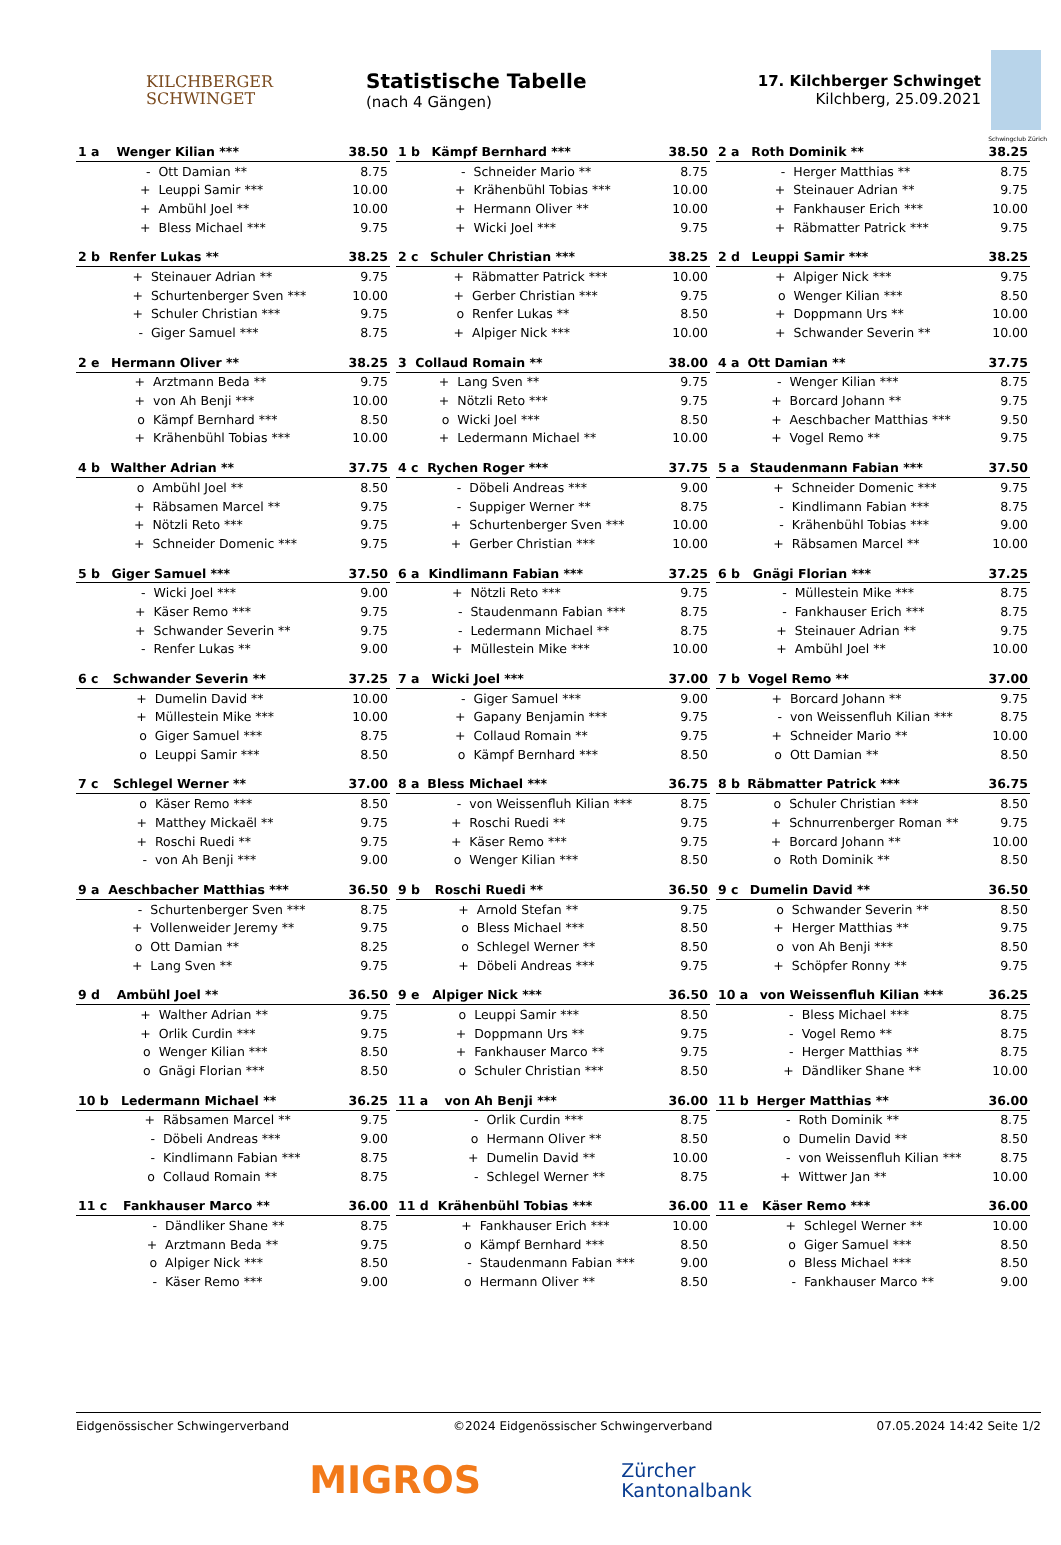KILCHBERGER
SCHWINGET
Statistische Tabelle
(nach 4 Gängen)
17. Kilchberger Schwinget
Kilchberg, 25.09.2021
Schwingclub Zürich
| 1 a | Wenger Kilian *** | | 38.50 |
| --- | --- | --- | --- |
| | - | Ott Damian ** | 8.75 |
| | + | Leuppi Samir *** | 10.00 |
| | + | Ambühl Joel ** | 10.00 |
| | + | Bless Michael *** | 9.75 |
| 2 b | Renfer Lukas ** | | 38.25 |
| --- | --- | --- | --- |
| | + | Steinauer Adrian ** | 9.75 |
| | + | Schurtenberger Sven *** | 10.00 |
| | + | Schuler Christian *** | 9.75 |
| | - | Giger Samuel *** | 8.75 |
| 2 e | Hermann Oliver ** | | 38.25 |
| --- | --- | --- | --- |
| | + | Arztmann Beda ** | 9.75 |
| | + | von Ah Benji *** | 10.00 |
| | o | Kämpf Bernhard *** | 8.50 |
| | + | Krähenbühl Tobias *** | 10.00 |
| 4 b | Walther Adrian ** | | 37.75 |
| --- | --- | --- | --- |
| | o | Ambühl Joel ** | 8.50 |
| | + | Räbsamen Marcel ** | 9.75 |
| | + | Nötzli Reto *** | 9.75 |
| | + | Schneider Domenic *** | 9.75 |
| 5 b | Giger Samuel *** | | 37.50 |
| --- | --- | --- | --- |
| | - | Wicki Joel *** | 9.00 |
| | + | Käser Remo *** | 9.75 |
| | + | Schwander Severin ** | 9.75 |
| | - | Renfer Lukas ** | 9.00 |
| 6 c | Schwander Severin ** | | 37.25 |
| --- | --- | --- | --- |
| | + | Dumelin David ** | 10.00 |
| | + | Müllestein Mike *** | 10.00 |
| | o | Giger Samuel *** | 8.75 |
| | o | Leuppi Samir *** | 8.50 |
| 7 c | Schlegel Werner ** | | 37.00 |
| --- | --- | --- | --- |
| | o | Käser Remo *** | 8.50 |
| | + | Matthey Mickaël ** | 9.75 |
| | + | Roschi Ruedi ** | 9.75 |
| | - | von Ah Benji *** | 9.00 |
| 9 a | Aeschbacher Matthias *** | | 36.50 |
| --- | --- | --- | --- |
| | - | Schurtenberger Sven *** | 8.75 |
| | + | Vollenweider Jeremy ** | 9.75 |
| | o | Ott Damian ** | 8.25 |
| | + | Lang Sven ** | 9.75 |
| 9 d | Ambühl Joel ** | | 36.50 |
| --- | --- | --- | --- |
| | + | Walther Adrian ** | 9.75 |
| | + | Orlik Curdin *** | 9.75 |
| | o | Wenger Kilian *** | 8.50 |
| | o | Gnägi Florian *** | 8.50 |
| 10 b | Ledermann Michael ** | | 36.25 |
| --- | --- | --- | --- |
| | + | Räbsamen Marcel ** | 9.75 |
| | - | Döbeli Andreas *** | 9.00 |
| | - | Kindlimann Fabian *** | 8.75 |
| | o | Collaud Romain ** | 8.75 |
| 11 c | Fankhauser Marco ** | | 36.00 |
| --- | --- | --- | --- |
| | - | Dändliker Shane ** | 8.75 |
| | + | Arztmann Beda ** | 9.75 |
| | o | Alpiger Nick *** | 8.50 |
| | - | Käser Remo *** | 9.00 |
| 1 b | Kämpf Bernhard *** | | 38.50 |
| --- | --- | --- | --- |
| | - | Schneider Mario ** | 8.75 |
| | + | Krähenbühl Tobias *** | 10.00 |
| | + | Hermann Oliver ** | 10.00 |
| | + | Wicki Joel *** | 9.75 |
| 2 c | Schuler Christian *** | | 38.25 |
| --- | --- | --- | --- |
| | + | Räbmatter Patrick *** | 10.00 |
| | + | Gerber Christian *** | 9.75 |
| | o | Renfer Lukas ** | 8.50 |
| | + | Alpiger Nick *** | 10.00 |
| 3 | Collaud Romain ** | | 38.00 |
| --- | --- | --- | --- |
| | + | Lang Sven ** | 9.75 |
| | + | Nötzli Reto *** | 9.75 |
| | o | Wicki Joel *** | 8.50 |
| | + | Ledermann Michael ** | 10.00 |
| 4 c | Rychen Roger *** | | 37.75 |
| --- | --- | --- | --- |
| | - | Döbeli Andreas *** | 9.00 |
| | - | Suppiger Werner ** | 8.75 |
| | + | Schurtenberger Sven *** | 10.00 |
| | + | Gerber Christian *** | 10.00 |
| 6 a | Kindlimann Fabian *** | | 37.25 |
| --- | --- | --- | --- |
| | + | Nötzli Reto *** | 9.75 |
| | - | Staudenmann Fabian *** | 8.75 |
| | - | Ledermann Michael ** | 8.75 |
| | + | Müllestein Mike *** | 10.00 |
| 7 a | Wicki Joel *** | | 37.00 |
| --- | --- | --- | --- |
| | - | Giger Samuel *** | 9.00 |
| | + | Gapany Benjamin *** | 9.75 |
| | + | Collaud Romain ** | 9.75 |
| | o | Kämpf Bernhard *** | 8.50 |
| 8 a | Bless Michael *** | | 36.75 |
| --- | --- | --- | --- |
| | - | von Weissenfluh Kilian *** | 8.75 |
| | + | Roschi Ruedi ** | 9.75 |
| | + | Käser Remo *** | 9.75 |
| | o | Wenger Kilian *** | 8.50 |
| 9 b | Roschi Ruedi ** | | 36.50 |
| --- | --- | --- | --- |
| | + | Arnold Stefan ** | 9.75 |
| | o | Bless Michael *** | 8.50 |
| | o | Schlegel Werner ** | 8.50 |
| | + | Döbeli Andreas *** | 9.75 |
| 9 e | Alpiger Nick *** | | 36.50 |
| --- | --- | --- | --- |
| | o | Leuppi Samir *** | 8.50 |
| | + | Doppmann Urs ** | 9.75 |
| | + | Fankhauser Marco ** | 9.75 |
| | o | Schuler Christian *** | 8.50 |
| 11 a | von Ah Benji *** | | 36.00 |
| --- | --- | --- | --- |
| | - | Orlik Curdin *** | 8.75 |
| | o | Hermann Oliver ** | 8.50 |
| | + | Dumelin David ** | 10.00 |
| | - | Schlegel Werner ** | 8.75 |
| 11 d | Krähenbühl Tobias *** | | 36.00 |
| --- | --- | --- | --- |
| | + | Fankhauser Erich *** | 10.00 |
| | o | Kämpf Bernhard *** | 8.50 |
| | - | Staudenmann Fabian *** | 9.00 |
| | o | Hermann Oliver ** | 8.50 |
| 2 a | Roth Dominik ** | | 38.25 |
| --- | --- | --- | --- |
| | - | Herger Matthias ** | 8.75 |
| | + | Steinauer Adrian ** | 9.75 |
| | + | Fankhauser Erich *** | 10.00 |
| | + | Räbmatter Patrick *** | 9.75 |
| 2 d | Leuppi Samir *** | | 38.25 |
| --- | --- | --- | --- |
| | + | Alpiger Nick *** | 9.75 |
| | o | Wenger Kilian *** | 8.50 |
| | + | Doppmann Urs ** | 10.00 |
| | + | Schwander Severin ** | 10.00 |
| 4 a | Ott Damian ** | | 37.75 |
| --- | --- | --- | --- |
| | - | Wenger Kilian *** | 8.75 |
| | + | Borcard Johann ** | 9.75 |
| | + | Aeschbacher Matthias *** | 9.50 |
| | + | Vogel Remo ** | 9.75 |
| 5 a | Staudenmann Fabian *** | | 37.50 |
| --- | --- | --- | --- |
| | + | Schneider Domenic *** | 9.75 |
| | - | Kindlimann Fabian *** | 8.75 |
| | - | Krähenbühl Tobias *** | 9.00 |
| | + | Räbsamen Marcel ** | 10.00 |
| 6 b | Gnägi Florian *** | | 37.25 |
| --- | --- | --- | --- |
| | - | Müllestein Mike *** | 8.75 |
| | - | Fankhauser Erich *** | 8.75 |
| | + | Steinauer Adrian ** | 9.75 |
| | + | Ambühl Joel ** | 10.00 |
| 7 b | Vogel Remo ** | | 37.00 |
| --- | --- | --- | --- |
| | + | Borcard Johann ** | 9.75 |
| | - | von Weissenfluh Kilian *** | 8.75 |
| | + | Schneider Mario ** | 10.00 |
| | o | Ott Damian ** | 8.50 |
| 8 b | Räbmatter Patrick *** | | 36.75 |
| --- | --- | --- | --- |
| | o | Schuler Christian *** | 8.50 |
| | + | Schnurrenberger Roman ** | 9.75 |
| | + | Borcard Johann ** | 10.00 |
| | o | Roth Dominik ** | 8.50 |
| 9 c | Dumelin David ** | | 36.50 |
| --- | --- | --- | --- |
| | o | Schwander Severin ** | 8.50 |
| | + | Herger Matthias ** | 9.75 |
| | o | von Ah Benji *** | 8.50 |
| | + | Schöpfer Ronny ** | 9.75 |
| 10 a | von Weissenfluh Kilian *** | | 36.25 |
| --- | --- | --- | --- |
| | - | Bless Michael *** | 8.75 |
| | - | Vogel Remo ** | 8.75 |
| | - | Herger Matthias ** | 8.75 |
| | + | Dändliker Shane ** | 10.00 |
| 11 b | Herger Matthias ** | | 36.00 |
| --- | --- | --- | --- |
| | - | Roth Dominik ** | 8.75 |
| | o | Dumelin David ** | 8.50 |
| | - | von Weissenfluh Kilian *** | 8.75 |
| | + | Wittwer Jan ** | 10.00 |
| 11 e | Käser Remo *** | | 36.00 |
| --- | --- | --- | --- |
| | + | Schlegel Werner ** | 10.00 |
| | o | Giger Samuel *** | 8.50 |
| | o | Bless Michael *** | 8.50 |
| | - | Fankhauser Marco ** | 9.00 |
Eidgenössischer Schwingerverband ©2024 Eidgenössischer Schwingerverband 07.05.2024 14:42 Seite 1/2
MIGROS Zürcher
Kantonalbank